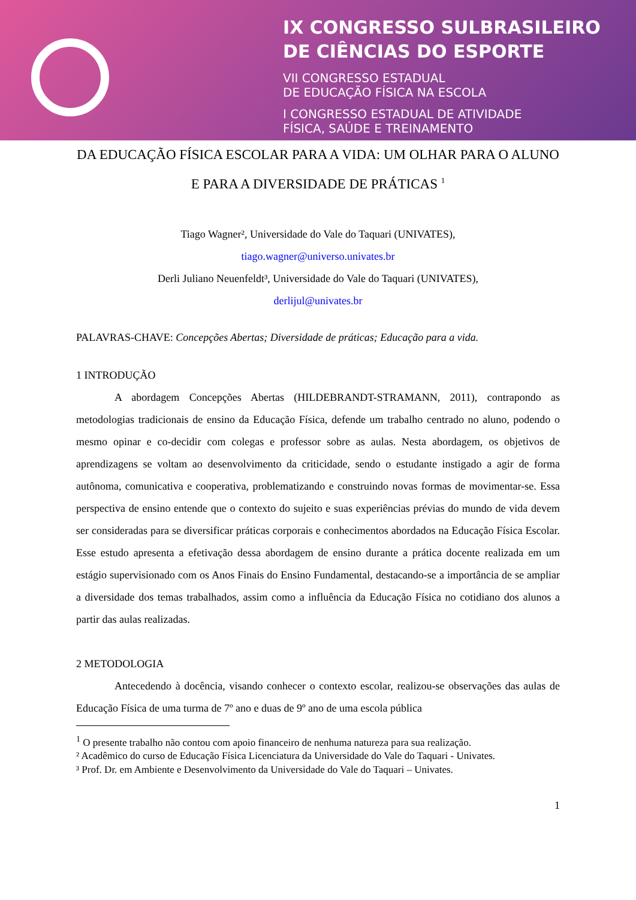IX CONGRESSO SULBRASILEIRO
DE CIÊNCIAS DO ESPORTE
VII CONGRESSO ESTADUAL
DE EDUCAÇÃO FÍSICA NA ESCOLA
I CONGRESSO ESTADUAL DE ATIVIDADE
FÍSICA, SAÚDE E TREINAMENTO
DA EDUCAÇÃO FÍSICA ESCOLAR PARA A VIDA: UM OLHAR PARA O ALUNO E PARA A DIVERSIDADE DE PRÁTICAS <sup>1</sup>
Tiago Wagner², Universidade do Vale do Taquari (UNIVATES),
tiago.wagner@universo.univates.br
Derli Juliano Neuenfeldt³, Universidade do Vale do Taquari (UNIVATES),
derlijul@univates.br
PALAVRAS-CHAVE: Concepções Abertas; Diversidade de práticas; Educação para a vida.
1 INTRODUÇÃO
A abordagem Concepções Abertas (HILDEBRANDT-STRAMANN, 2011), contrapondo as metodologias tradicionais de ensino da Educação Física, defende um trabalho centrado no aluno, podendo o mesmo opinar e co-decidir com colegas e professor sobre as aulas. Nesta abordagem, os objetivos de aprendizagens se voltam ao desenvolvimento da criticidade, sendo o estudante instigado a agir de forma autônoma, comunicativa e cooperativa, problematizando e construindo novas formas de movimentar-se. Essa perspectiva de ensino entende que o contexto do sujeito e suas experiências prévias do mundo de vida devem ser consideradas para se diversificar práticas corporais e conhecimentos abordados na Educação Física Escolar. Esse estudo apresenta a efetivação dessa abordagem de ensino durante a prática docente realizada em um estágio supervisionado com os Anos Finais do Ensino Fundamental, destacando-se a importância de se ampliar a diversidade dos temas trabalhados, assim como a influência da Educação Física no cotidiano dos alunos a partir das aulas realizadas.
2 METODOLOGIA
Antecedendo à docência, visando conhecer o contexto escolar, realizou-se observações das aulas de Educação Física de uma turma de 7º ano e duas de 9º ano de uma escola pública
<sup>1</sup> O presente trabalho não contou com apoio financeiro de nenhuma natureza para sua realização.
² Acadêmico do curso de Educação Física Licenciatura da Universidade do Vale do Taquari - Univates.
³ Prof. Dr. em Ambiente e Desenvolvimento da Universidade do Vale do Taquari – Univates.
1